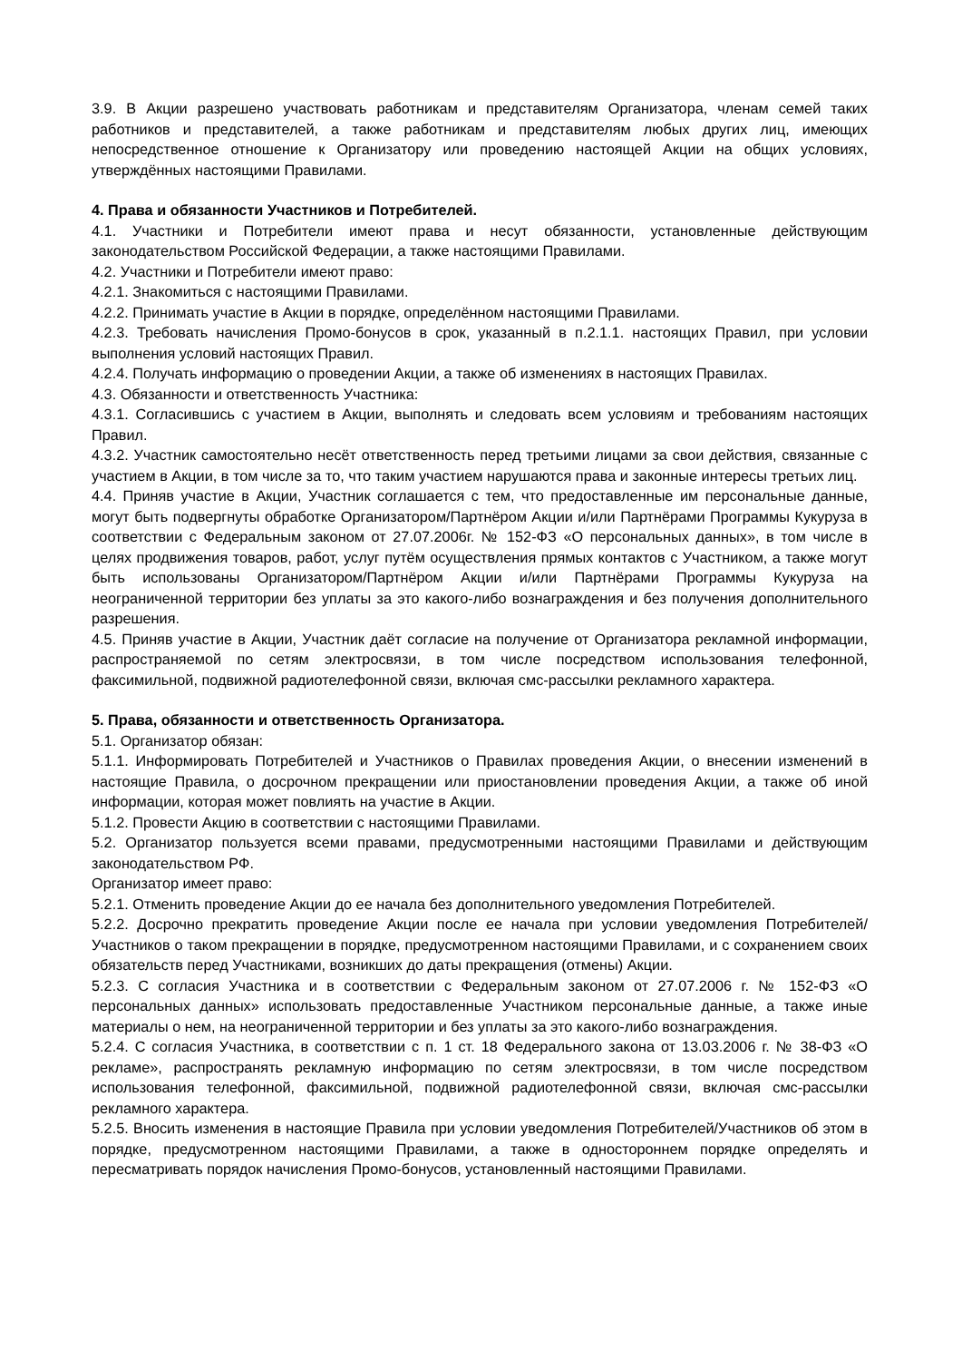3.9. В Акции разрешено участвовать работникам и представителям Организатора, членам семей таких работников и представителей, а также работникам и представителям любых других лиц, имеющих непосредственное отношение к Организатору или проведению настоящей Акции на общих условиях, утверждённых настоящими Правилами.
4. Права и обязанности Участников и Потребителей.
4.1. Участники и Потребители имеют права и несут обязанности, установленные действующим законодательством Российской Федерации, а также настоящими Правилами.
4.2. Участники и Потребители имеют право:
4.2.1. Знакомиться с настоящими Правилами.
4.2.2. Принимать участие в Акции в порядке, определённом настоящими Правилами.
4.2.3. Требовать начисления Промо-бонусов в срок, указанный в п.2.1.1. настоящих Правил, при условии выполнения условий настоящих Правил.
4.2.4. Получать информацию о проведении Акции, а также об изменениях в настоящих Правилах.
4.3. Обязанности и ответственность Участника:
4.3.1. Согласившись с участием в Акции, выполнять и следовать всем условиям и требованиям настоящих Правил.
4.3.2. Участник самостоятельно несёт ответственность перед третьими лицами за свои действия, связанные с участием в Акции, в том числе за то, что таким участием нарушаются права и законные интересы третьих лиц.
4.4. Приняв участие в Акции, Участник соглашается с тем, что предоставленные им персональные данные, могут быть подвергнуты обработке Организатором/Партнёром Акции и/или Партнёрами Программы Кукуруза в соответствии с Федеральным законом от 27.07.2006г. № 152-ФЗ «О персональных данных», в том числе в целях продвижения товаров, работ, услуг путём осуществления прямых контактов с Участником, а также могут быть использованы Организатором/Партнёром Акции и/или Партнёрами Программы Кукуруза на неограниченной территории без уплаты за это какого-либо вознаграждения и без получения дополнительного разрешения.
4.5. Приняв участие в Акции, Участник даёт согласие на получение от Организатора рекламной информации, распространяемой по сетям электросвязи, в том числе посредством использования телефонной, факсимильной, подвижной радиотелефонной связи, включая смс-рассылки рекламного характера.
5. Права, обязанности и ответственность Организатора.
5.1. Организатор обязан:
5.1.1. Информировать Потребителей и Участников о Правилах проведения Акции, о внесении изменений в настоящие Правила, о досрочном прекращении или приостановлении проведения Акции, а также об иной информации, которая может повлиять на участие в Акции.
5.1.2. Провести Акцию в соответствии с настоящими Правилами.
5.2. Организатор пользуется всеми правами, предусмотренными настоящими Правилами и действующим законодательством РФ.
Организатор имеет право:
5.2.1. Отменить проведение Акции до ее начала без дополнительного уведомления Потребителей.
5.2.2. Досрочно прекратить проведение Акции после ее начала при условии уведомления Потребителей/Участников о таком прекращении в порядке, предусмотренном настоящими Правилами, и с сохранением своих обязательств перед Участниками, возникших до даты прекращения (отмены) Акции.
5.2.3. С согласия Участника и в соответствии с Федеральным законом от 27.07.2006 г. № 152-ФЗ «О персональных данных» использовать предоставленные Участником персональные данные, а также иные материалы о нем, на неограниченной территории и без уплаты за это какого-либо вознаграждения.
5.2.4. С согласия Участника, в соответствии с п. 1 ст. 18 Федерального закона от 13.03.2006 г. № 38-ФЗ «О рекламе», распространять рекламную информацию по сетям электросвязи, в том числе посредством использования телефонной, факсимильной, подвижной радиотелефонной связи, включая смс-рассылки рекламного характера.
5.2.5. Вносить изменения в настоящие Правила при условии уведомления Потребителей/Участников об этом в порядке, предусмотренном настоящими Правилами, а также в одностороннем порядке определять и пересматривать порядок начисления Промо-бонусов, установленный настоящими Правилами.